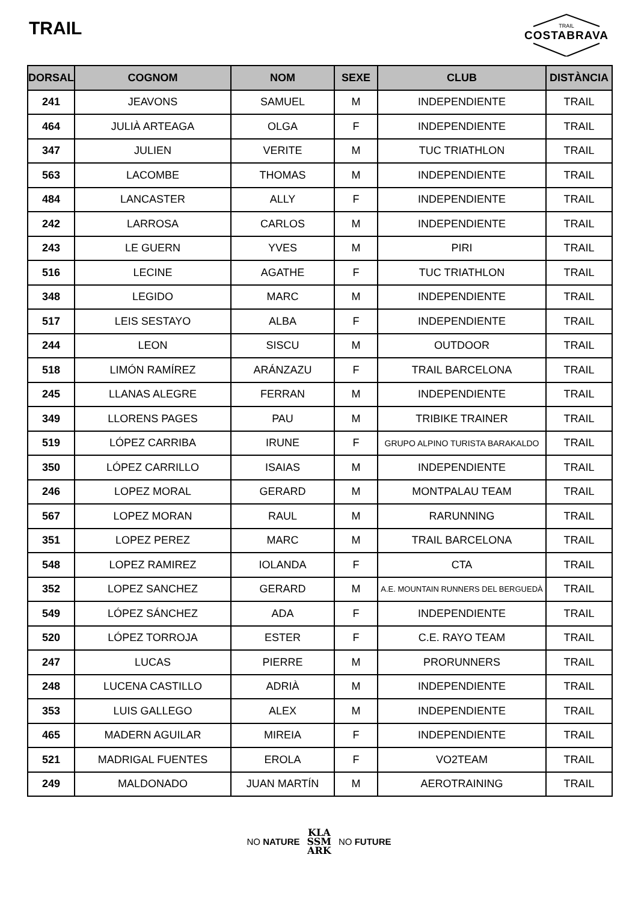TRAIL
TRAIL
COSTABRAVA
| DORSAL | COGNOM | NOM | SEXE | CLUB | DISTÀNCIA |
| --- | --- | --- | --- | --- | --- |
| 241 | JEAVONS | SAMUEL | M | INDEPENDIENTE | TRAIL |
| 464 | JULIÀ ARTEAGA | OLGA | F | INDEPENDIENTE | TRAIL |
| 347 | JULIEN | VERITE | M | TUC TRIATHLON | TRAIL |
| 563 | LACOMBE | THOMAS | M | INDEPENDIENTE | TRAIL |
| 484 | LANCASTER | ALLY | F | INDEPENDIENTE | TRAIL |
| 242 | LARROSA | CARLOS | M | INDEPENDIENTE | TRAIL |
| 243 | LE GUERN | YVES | M | PIRI | TRAIL |
| 516 | LECINE | AGATHE | F | TUC TRIATHLON | TRAIL |
| 348 | LEGIDO | MARC | M | INDEPENDIENTE | TRAIL |
| 517 | LEIS SESTAYO | ALBA | F | INDEPENDIENTE | TRAIL |
| 244 | LEON | SISCU | M | OUTDOOR | TRAIL |
| 518 | LIMÓN RAMÍREZ | ARÁNZAZU | F | TRAIL BARCELONA | TRAIL |
| 245 | LLANAS ALEGRE | FERRAN | M | INDEPENDIENTE | TRAIL |
| 349 | LLORENS PAGES | PAU | M | TRIBIKE TRAINER | TRAIL |
| 519 | LÓPEZ CARRIBA | IRUNE | F | GRUPO ALPINO TURISTA BARAKALDO | TRAIL |
| 350 | LÓPEZ CARRILLO | ISAIAS | M | INDEPENDIENTE | TRAIL |
| 246 | LOPEZ MORAL | GERARD | M | MONTPALAU TEAM | TRAIL |
| 567 | LOPEZ MORAN | RAUL | M | RARUNNING | TRAIL |
| 351 | LOPEZ PEREZ | MARC | M | TRAIL BARCELONA | TRAIL |
| 548 | LOPEZ RAMIREZ | IOLANDA | F | CTA | TRAIL |
| 352 | LOPEZ SANCHEZ | GERARD | M | A.E. MOUNTAIN RUNNERS DEL BERGUEDÀ | TRAIL |
| 549 | LÓPEZ SÁNCHEZ | ADA | F | INDEPENDIENTE | TRAIL |
| 520 | LÓPEZ TORROJA | ESTER | F | C.E. RAYO TEAM | TRAIL |
| 247 | LUCAS | PIERRE | M | PRORUNNERS | TRAIL |
| 248 | LUCENA CASTILLO | ADRIÀ | M | INDEPENDIENTE | TRAIL |
| 353 | LUIS GALLEGO | ALEX | M | INDEPENDIENTE | TRAIL |
| 465 | MADERN AGUILAR | MIREIA | F | INDEPENDIENTE | TRAIL |
| 521 | MADRIGAL FUENTES | EROLA | F | VO2TEAM | TRAIL |
| 249 | MALDONADO | JUAN MARTÍN | M | AEROTRAINING | TRAIL |
NO NATURE KLA
SSM
ARK NO FUTURE